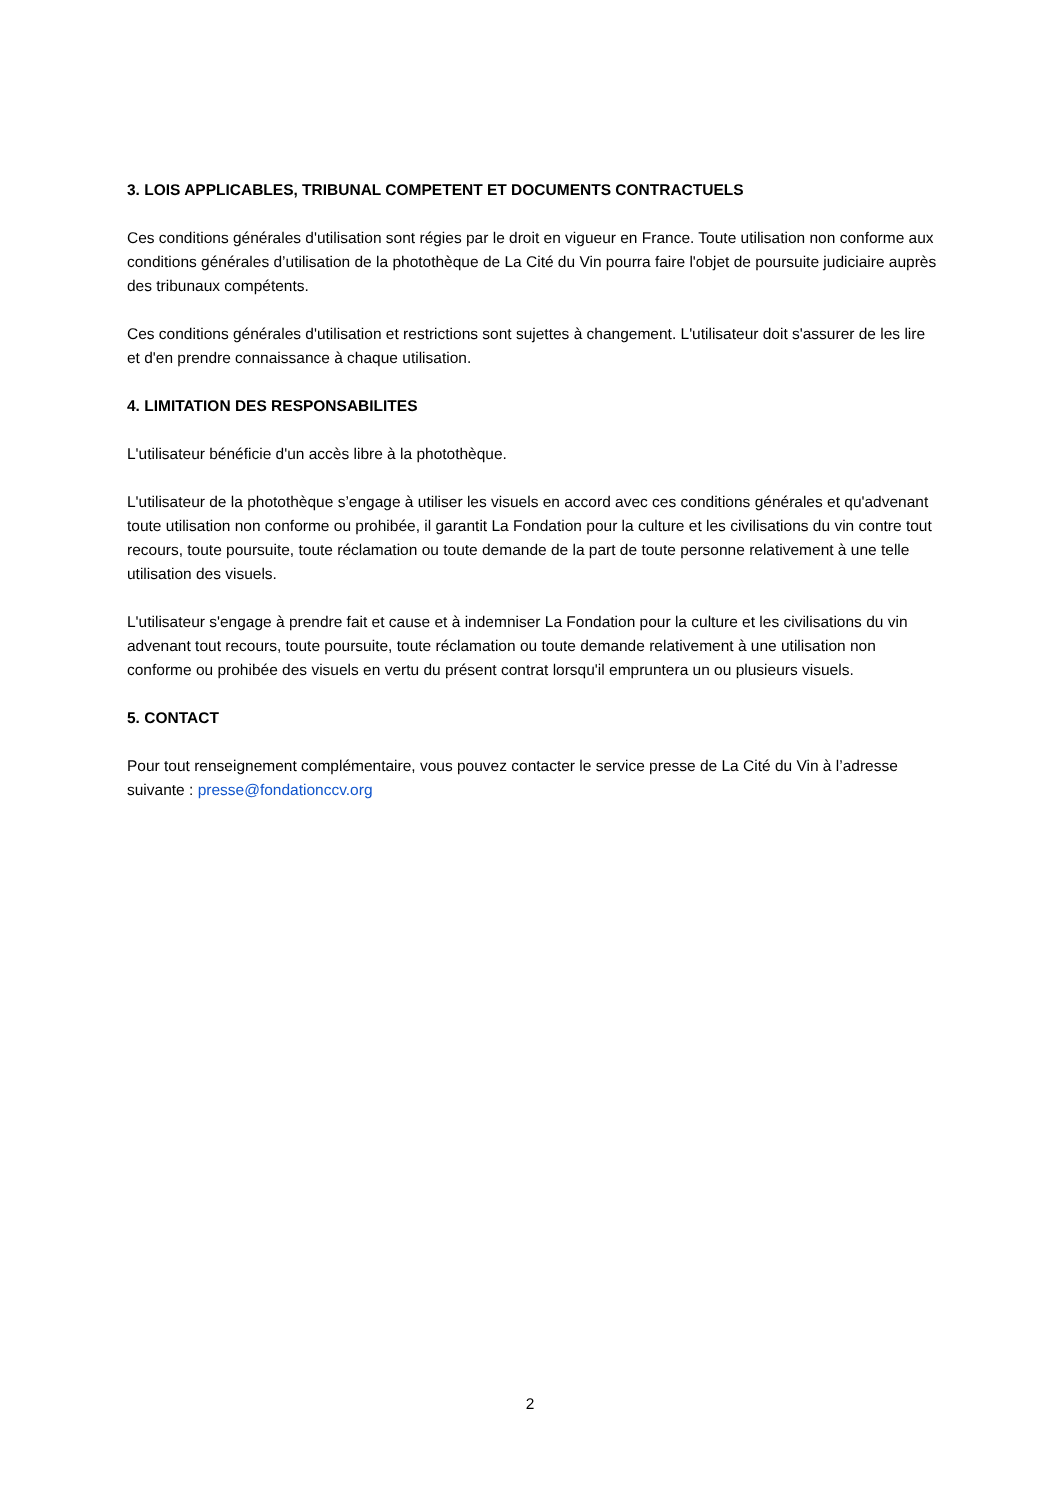3. LOIS APPLICABLES, TRIBUNAL COMPETENT ET DOCUMENTS CONTRACTUELS
Ces conditions générales d'utilisation sont régies par le droit en vigueur en France. Toute utilisation non conforme aux conditions générales d’utilisation de la photothèque de La Cité du Vin pourra faire l'objet de poursuite judiciaire auprès des tribunaux compétents.
Ces conditions générales d'utilisation et restrictions sont sujettes à changement. L'utilisateur doit s'assurer de les lire et d'en prendre connaissance à chaque utilisation.
4. LIMITATION DES RESPONSABILITES
L'utilisateur bénéficie d'un accès libre à la photothèque.
L'utilisateur de la photothèque s’engage à utiliser les visuels en accord avec ces conditions générales et qu'advenant toute utilisation non conforme ou prohibée, il garantit La Fondation pour la culture et les civilisations du vin contre tout recours, toute poursuite, toute réclamation ou toute demande de la part de toute personne relativement à une telle utilisation des visuels.
L'utilisateur s'engage à prendre fait et cause et à indemniser La Fondation pour la culture et les civilisations du vin advenant tout recours, toute poursuite, toute réclamation ou toute demande relativement à une utilisation non conforme ou prohibée des visuels en vertu du présent contrat lorsqu'il empruntera un ou plusieurs visuels.
5. CONTACT
Pour tout renseignement complémentaire, vous pouvez contacter le service presse de La Cité du Vin à l’adresse suivante : presse@fondationccv.org
2